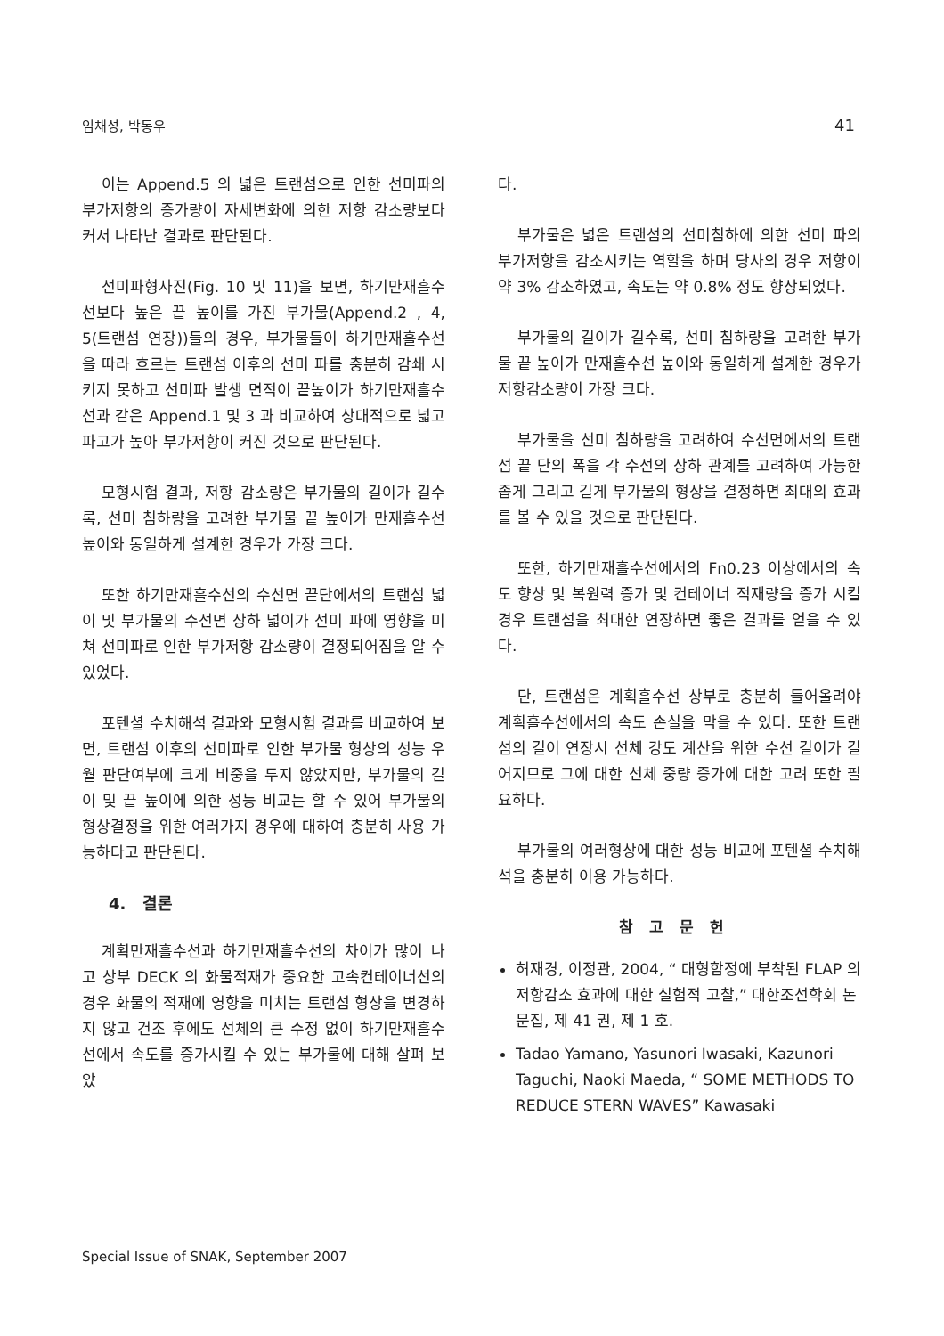임채성, 박동우 41
이는 Append.5 의 넓은 트랜섬으로 인한 선미파의 부가저항의 증가량이 자세변화에 의한 저항 감소량보다 커서 나타난 결과로 판단된다.
선미파형사진(Fig. 10 및 11)을 보면, 하기만재흘수선보다 높은 끝 높이를 가진 부가물(Append.2 , 4, 5(트랜섬 연장))들의 경우, 부가물들이 하기만재흘수선을 따라 흐르는 트랜섬 이후의 선미 파를 충분히 감쇄 시키지 못하고 선미파 발생 면적이 끝높이가 하기만재흘수선과 같은 Append.1 및 3 과 비교하여 상대적으로 넓고 파고가 높아 부가저항이 커진 것으로 판단된다.
모형시험 결과, 저항 감소량은 부가물의 길이가 길수록, 선미 침하량을 고려한 부가물 끝 높이가 만재흘수선 높이와 동일하게 설계한 경우가 가장 크다.
또한 하기만재흘수선의 수선면 끝단에서의 트랜섬 넓이 및 부가물의 수선면 상하 넓이가 선미 파에 영향을 미쳐 선미파로 인한 부가저항 감소량이 결정되어짐을 알 수 있었다.
포텐셜 수치해석 결과와 모형시험 결과를 비교하여 보면, 트랜섬 이후의 선미파로 인한 부가물 형상의 성능 우월 판단여부에 크게 비중을 두지 않았지만, 부가물의 길이 및 끝 높이에 의한 성능 비교는 할 수 있어 부가물의 형상결정을 위한 여러가지 경우에 대하여 충분히 사용 가능하다고 판단된다.
4. 결론
계획만재흘수선과 하기만재흘수선의 차이가 많이 나고 상부 DECK 의 화물적재가 중요한 고속컨테이너선의 경우 화물의 적재에 영향을 미치는 트랜섬 형상을 변경하지 않고 건조 후에도 선체의 큰 수정 없이 하기만재흘수선에서 속도를 증가시킬 수 있는 부가물에 대해 살펴 보았
다.
부가물은 넓은 트랜섬의 선미침하에 의한 선미 파의 부가저항을 감소시키는 역할을 하며 당사의 경우 저항이 약 3% 감소하였고, 속도는 약 0.8% 정도 향상되었다.
부가물의 길이가 길수록, 선미 침하량을 고려한 부가물 끝 높이가 만재흘수선 높이와 동일하게 설계한 경우가 저항감소량이 가장 크다.
부가물을 선미 침하량을 고려하여 수선면에서의 트랜섬 끝 단의 폭을 각 수선의 상하 관계를 고려하여 가능한 좁게 그리고 길게 부가물의 형상을 결정하면 최대의 효과를 볼 수 있을 것으로 판단된다.
또한, 하기만재흘수선에서의 Fn0.23 이상에서의 속도 향상 및 복원력 증가 및 컨테이너 적재량을 증가 시킬 경우 트랜섬을 최대한 연장하면 좋은 결과를 얻을 수 있다.
단, 트랜섬은 계획흘수선 상부로 충분히 들어올려야 계획흘수선에서의 속도 손실을 막을 수 있다. 또한 트랜섬의 길이 연장시 선체 강도 계산을 위한 수선 길이가 길어지므로 그에 대한 선체 중량 증가에 대한 고려 또한 필요하다.
부가물의 여러형상에 대한 성능 비교에 포텐셜 수치해석을 충분히 이용 가능하다.
참고문헌
허재경, 이정관, 2004, “ 대형함정에 부착된 FLAP 의 저항감소 효과에 대한 실험적 고찰,” 대한조선학회 논문집, 제 41 권, 제 1 호.
Tadao Yamano, Yasunori Iwasaki, Kazunori Taguchi, Naoki Maeda, “ SOME METHODS TO REDUCE STERN WAVES” Kawasaki
Special Issue of SNAK, September 2007